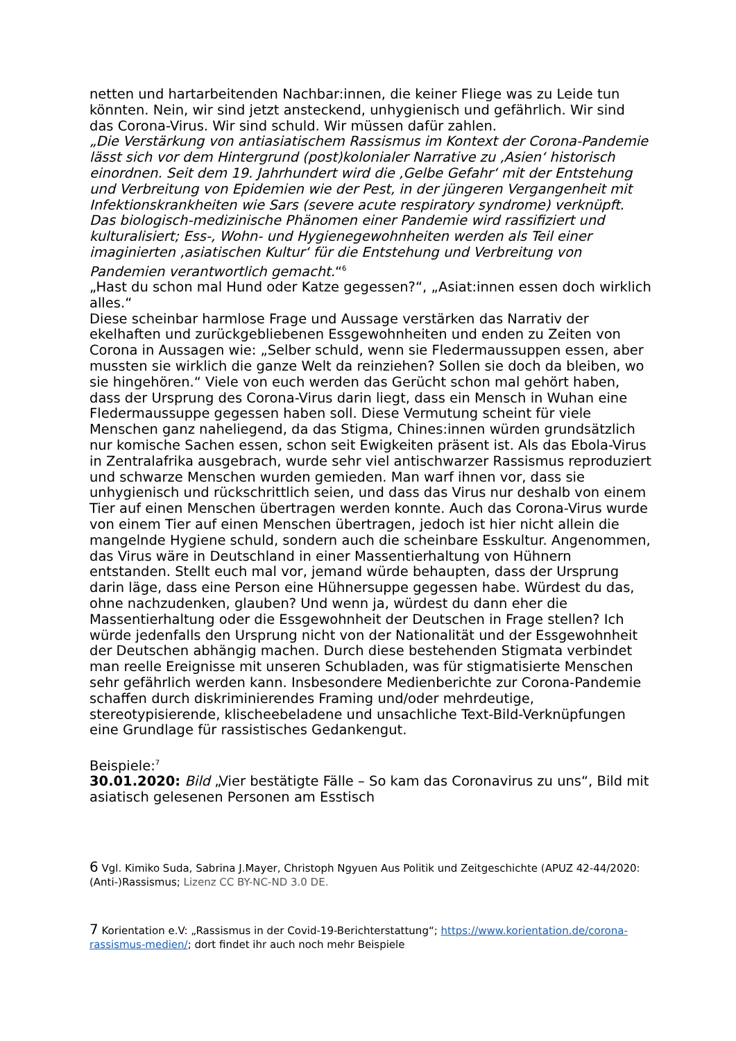netten und hartarbeitenden Nachbar:innen, die keiner Fliege was zu Leide tun könnten. Nein, wir sind jetzt ansteckend, unhygienisch und gefährlich. Wir sind das Corona-Virus. Wir sind schuld. Wir müssen dafür zahlen.
„Die Verstärkung von antiasiatischem Rassismus im Kontext der Corona-Pandemie lässt sich vor dem Hintergrund (post)kolonialer Narrative zu ‚Asien‘ historisch einordnen. Seit dem 19. Jahrhundert wird die ‚Gelbe Gefahr‘ mit der Entstehung und Verbreitung von Epidemien wie der Pest, in der jüngeren Vergangenheit mit Infektionskrankheiten wie Sars (severe acute respiratory syndrome) verknüpft. Das biologisch-medizinische Phänomen einer Pandemie wird rassifiziert und kulturalisiert; Ess-, Wohn- und Hygienegewohnheiten werden als Teil einer imaginierten ‚asiatischen Kultur‘ für die Entstehung und Verbreitung von Pandemien verantwortlich gemacht.“<sup>6</sup>
„Hast du schon mal Hund oder Katze gegessen?“, „Asiat:innen essen doch wirklich alles.“
Diese scheinbar harmlose Frage und Aussage verstärken das Narrativ der ekelhaften und zurückgebliebenen Essgewohnheiten und enden zu Zeiten von Corona in Aussagen wie: „Selber schuld, wenn sie Fledermaussuppen essen, aber mussten sie wirklich die ganze Welt da reinziehen? Sollen sie doch da bleiben, wo sie hingehören.“ Viele von euch werden das Gerücht schon mal gehört haben, dass der Ursprung des Corona-Virus darin liegt, dass ein Mensch in Wuhan eine Fledermaussuppe gegessen haben soll. Diese Vermutung scheint für viele Menschen ganz naheliegend, da das Stigma, Chines:innen würden grundsätzlich nur komische Sachen essen, schon seit Ewigkeiten präsent ist. Als das Ebola-Virus in Zentralafrika ausgebrach, wurde sehr viel antischwarzer Rassismus reproduziert und schwarze Menschen wurden gemieden. Man warf ihnen vor, dass sie unhygienisch und rückschrittlich seien, und dass das Virus nur deshalb von einem Tier auf einen Menschen übertragen werden konnte. Auch das Corona-Virus wurde von einem Tier auf einen Menschen übertragen, jedoch ist hier nicht allein die mangelnde Hygiene schuld, sondern auch die scheinbare Esskultur. Angenommen, das Virus wäre in Deutschland in einer Massentierhaltung von Hühnern entstanden. Stellt euch mal vor, jemand würde behaupten, dass der Ursprung darin läge, dass eine Person eine Hühnersuppe gegessen habe. Würdest du das, ohne nachzudenken, glauben? Und wenn ja, würdest du dann eher die Massentierhaltung oder die Essgewohnheit der Deutschen in Frage stellen? Ich würde jedenfalls den Ursprung nicht von der Nationalität und der Essgewohnheit der Deutschen abhängig machen. Durch diese bestehenden Stigmata verbindet man reelle Ereignisse mit unseren Schubladen, was für stigmatisierte Menschen sehr gefährlich werden kann. Insbesondere Medienberichte zur Corona-Pandemie schaffen durch diskriminierendes Framing und/oder mehrdeutige, stereotypisierende, klischeebeladene und unsachliche Text-Bild-Verknüpfungen eine Grundlage für rassistisches Gedankengut.
Beispiele:<sup>7</sup>
30.01.2020: Bild „Vier bestätigte Fälle – So kam das Coronavirus zu uns“, Bild mit asiatisch gelesenen Personen am Esstisch
6 Vgl. Kimiko Suda, Sabrina J.Mayer, Christoph Ngyuen Aus Politik und Zeitgeschichte (APUZ 42-44/2020: (Anti-)Rassismus; Lizenz CC BY-NC-ND 3.0 DE.
7 Korientation e.V: „Rassismus in der Covid-19-Berichterstattung“; https://www.korientation.de/corona-rassismus-medien/; dort findet ihr auch noch mehr Beispiele